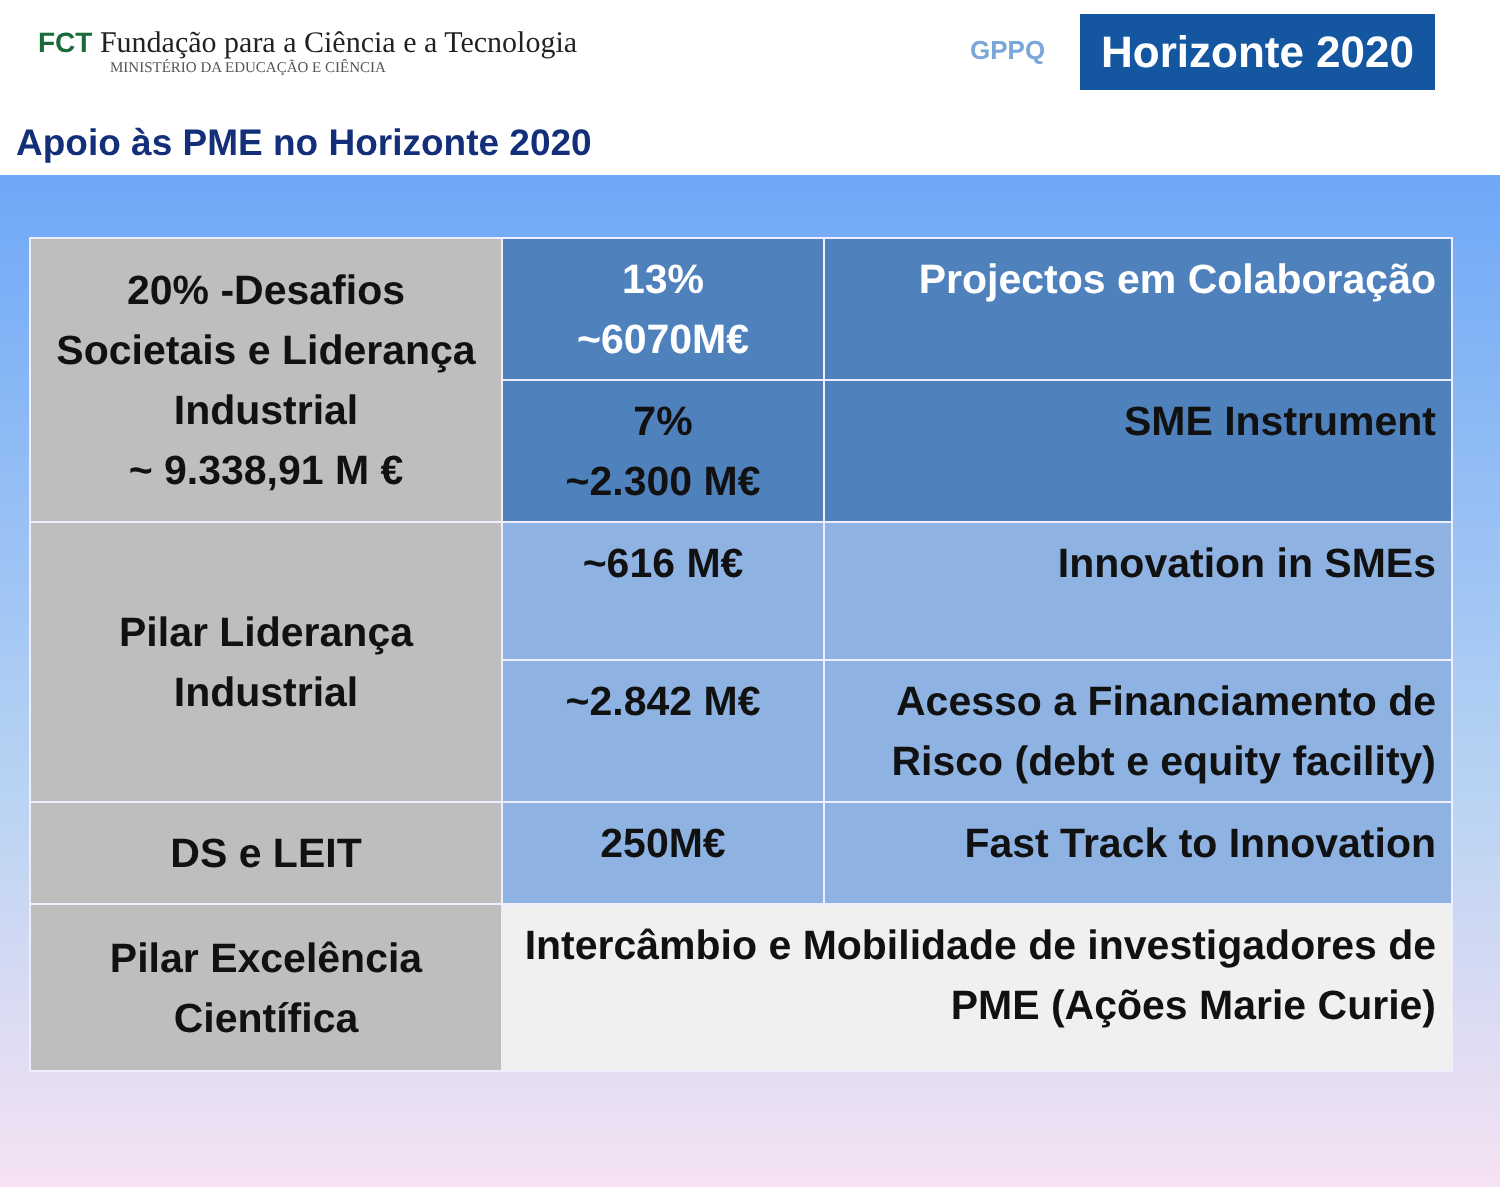FCT Fundação para a Ciência e a Tecnologia
MINISTÉRIO DA EDUCAÇÃO E CIÊNCIA
GPPQ
Horizonte 2020
Apoio às PME no Horizonte 2020
| 20% -Desafios Societais e Liderança Industrial ~ 9.338,91 M € | 13% ~6070M€ | Projectos em Colaboração |
| | 7% ~2.300 M€ | SME Instrument |
| Pilar Liderança Industrial | ~616 M€ | Innovation in SMEs |
| | ~2.842 M€ | Acesso a Financiamento de Risco (debt e equity facility) |
| DS e LEIT | 250M€ | Fast Track to Innovation |
| Pilar Excelência Científica | Intercâmbio e Mobilidade de investigadores de PME (Ações Marie Curie) | |